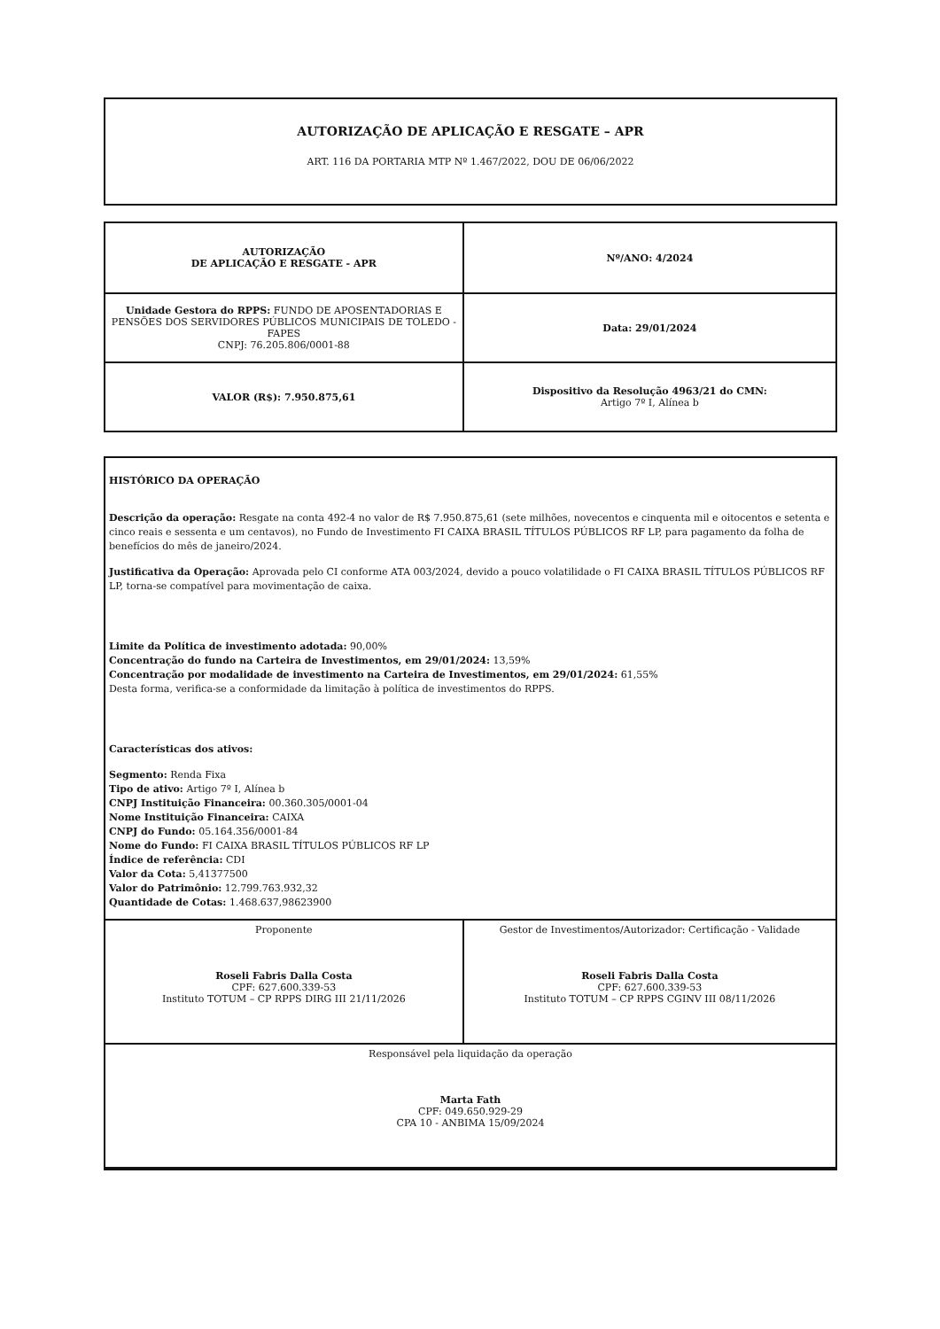AUTORIZAÇÃO DE APLICAÇÃO E RESGATE – APR
ART. 116 DA PORTARIA MTP Nº 1.467/2022, DOU DE 06/06/2022
| AUTORIZAÇÃO DE APLICAÇÃO E RESGATE - APR | Nº/ANO: 4/2024 |
| Unidade Gestora do RPPS: FUNDO DE APOSENTADORIAS E PENSÕES DOS SERVIDORES PÚBLICOS MUNICIPAIS DE TOLEDO - FAPES CNPJ: 76.205.806/0001-88 | Data: 29/01/2024 |
| VALOR (R$): 7.950.875,61 | Dispositivo da Resolução 4963/21 do CMN: Artigo 7º I, Alínea b |
HISTÓRICO DA OPERAÇÃO
Descrição da operação: Resgate na conta 492-4 no valor de R$ 7.950.875,61 (sete milhões, novecentos e cinquenta mil e oitocentos e setenta e cinco reais e sessenta e um centavos), no Fundo de Investimento FI CAIXA BRASIL TÍTULOS PÚBLICOS RF LP, para pagamento da folha de benefícios do mês de janeiro/2024.
Justificativa da Operação: Aprovada pelo CI conforme ATA 003/2024, devido a pouco volatilidade o FI CAIXA BRASIL TÍTULOS PÚBLICOS RF LP, torna-se compatível para movimentação de caixa.
Limite da Política de investimento adotada: 90,00%
Concentração do fundo na Carteira de Investimentos, em 29/01/2024: 13,59%
Concentração por modalidade de investimento na Carteira de Investimentos, em 29/01/2024: 61,55%
Desta forma, verifica-se a conformidade da limitação à política de investimentos do RPPS.
Características dos ativos:
Segmento: Renda Fixa
Tipo de ativo: Artigo 7º I, Alínea b
CNPJ Instituição Financeira: 00.360.305/0001-04
Nome Instituição Financeira: CAIXA
CNPJ do Fundo: 05.164.356/0001-84
Nome do Fundo: FI CAIXA BRASIL TÍTULOS PÚBLICOS RF LP
Índice de referência: CDI
Valor da Cota: 5,41377500
Valor do Patrimônio: 12.799.763.932,32
Quantidade de Cotas: 1.468.637,98623900
| Proponente Roseli Fabris Dalla Costa CPF: 627.600.339-53 Instituto TOTUM – CP RPPS DIRG III 21/11/2026 | Gestor de Investimentos/Autorizador: Certificação - Validade Roseli Fabris Dalla Costa CPF: 627.600.339-53 Instituto TOTUM – CP RPPS CGINV III 08/11/2026 |
| Responsável pela liquidação da operação Marta Fath CPF: 049.650.929-29 CPA 10 - ANBIMA 15/09/2024 | |